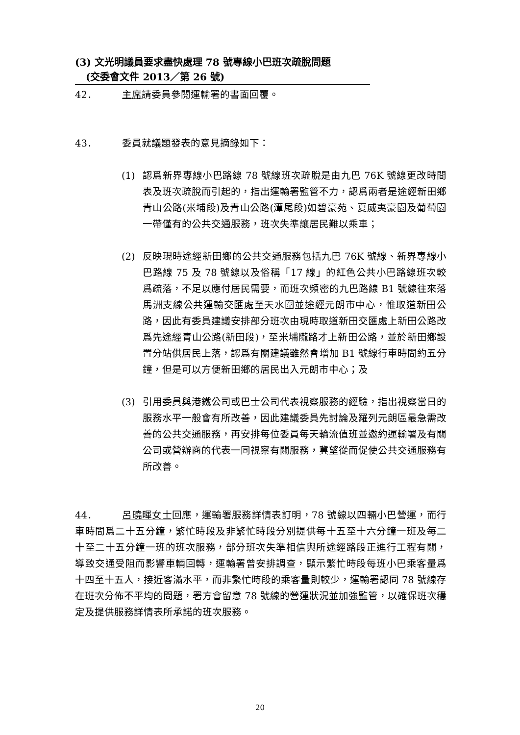(3) 文光明議員要求盡快處理 78 號專線小巴班次疏脫問題
(交委會文件 2013／第 26 號)
42． 主席請委員參閱運輸署的書面回覆。
43． 委員就議題發表的意見摘錄如下：
(1) 認爲新界專線小巴路線 78 號線班次疏脫是由九巴 76K 號線更改時間表及班次疏脫而引起的，指出運輸署監管不力，認爲兩者是途經新田鄉青山公路(米埔段)及青山公路(潭尾段)如碧豪苑、夏威夷豪園及葡萄園一帶僅有的公共交通服務，班次失準讓居民難以乘車；
(2) 反映現時途經新田鄉的公共交通服務包括九巴 76K 號線、新界專線小巴路線 75 及 78 號線以及俗稱「17 線」的紅色公共小巴路線班次較爲疏落，不足以應付居民需要，而班次頻密的九巴路線 B1 號線往來落馬洲支線公共運輸交匯處至天水圍並途經元朗市中心，惟取道新田公路，因此有委員建議安排部分班次由現時取道新田交匯處上新田公路改爲先途經青山公路(新田段)，至米埔隴路才上新田公路，並於新田鄉設置分站供居民上落，認爲有關建議雖然會增加 B1 號線行車時間約五分鐘，但是可以方便新田鄉的居民出入元朗市中心；及
(3) 引用委員與港鐵公司或巴士公司代表視察服務的經驗，指出視察當日的服務水平一般會有所改善，因此建議委員先討論及羅列元朗區最急需改善的公共交通服務，再安排每位委員每天輪流值班並邀約運輸署及有關公司或營辦商的代表一同視察有關服務，冀望從而促使公共交通服務有所改善。
44． 呂曉暉女士回應，運輸署服務詳情表訂明，78 號線以四輛小巴營運，而行車時間爲二十五分鐘，繁忙時段及非繁忙時段分別提供每十五至十六分鐘一班及每二十至二十五分鐘一班的班次服務，部分班次失準相信與所途經路段正進行工程有關，導致交通受阻而影響車輛回轉，運輸署曾安排調查，顯示繁忙時段每班小巴乘客量爲十四至十五人，接近客滿水平，而非繁忙時段的乘客量則較少，運輸署認同 78 號線存在班次分佈不平均的問題，署方會留意 78 號線的營運狀況並加強監管，以確保班次穩定及提供服務詳情表所承諾的班次服務。
20